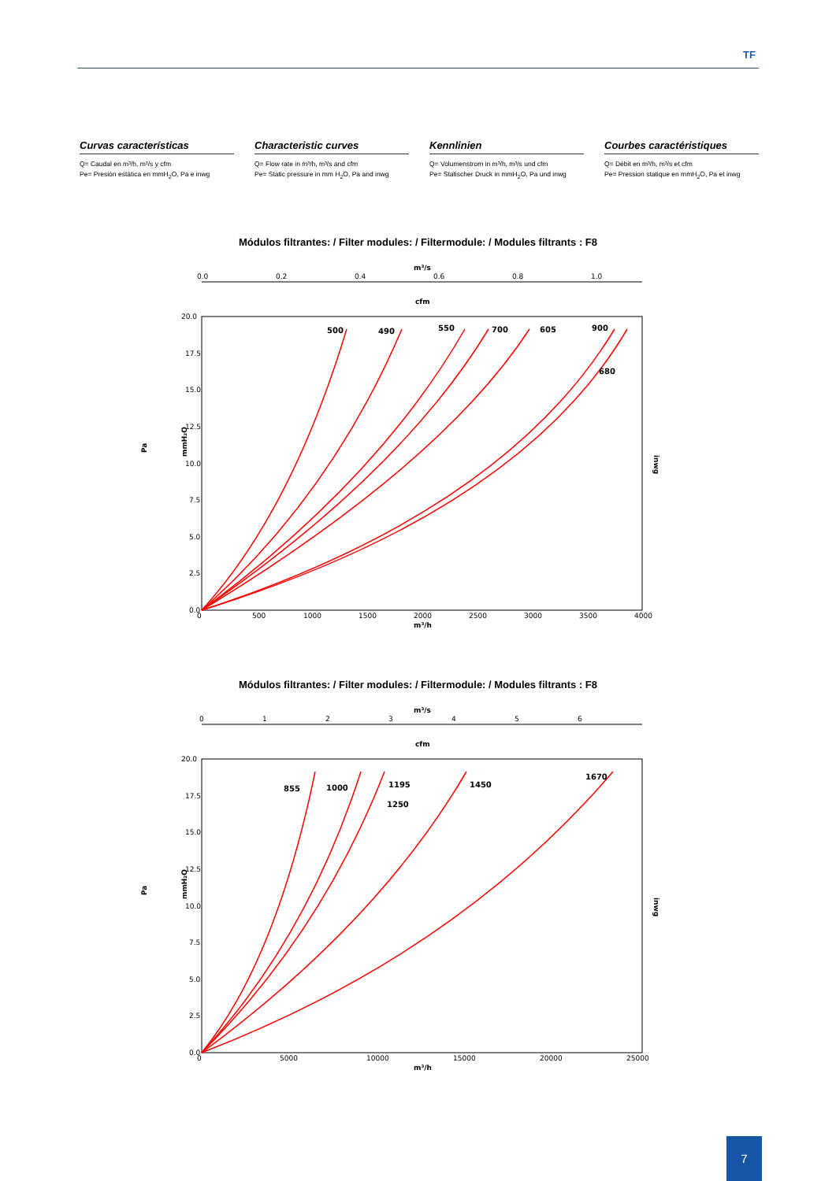TF
Curvas características
Q= Caudal en m³/h, m³/s y cfm
Pe= Presión estática en mmH<sub>2</sub>O, Pa e inwg
Characteristic curves
Q= Flow rate in m³/h, m³/s and cfm
Pe= Static pressure in mm H<sub>2</sub>O, Pa and inwg
Kennlinien
Q= Volumenstrom in m³/h, m³/s und cfm
Pe= Statischer Druck in mmH<sub>2</sub>O, Pa und inwg
Courbes caractéristiques
Q= Débit en m³/h, m³/s et cfm
Pe= Pression statique en mmH<sub>2</sub>O, Pa et inwg
Módulos filtrantes: / Filter modules: / Filtermodule: / Modules filtrants : F8
m³/s
0.0
0.2
0.4
0.6
0.8
1.0
cfm
20.0
17.5
15.0
12.5
10.0
7.5
5.0
2.5
0.0
Pa
mmH₂O
inwg
0
500
1000
1500
2000
2500
3000
3500
4000
m³/h
500
490
550
700
605
900
680
Módulos filtrantes: / Filter modules: / Filtermodule: / Modules filtrants : F8
m³/s
0
1
2
3
4
5
6
cfm
20.0
17.5
15.0
12.5
10.0
7.5
5.0
2.5
0.0
Pa
mmH₂O
inwg
0
5000
10000
15000
20000
25000
m³/h
855
1000
1195
1250
1450
1670
7